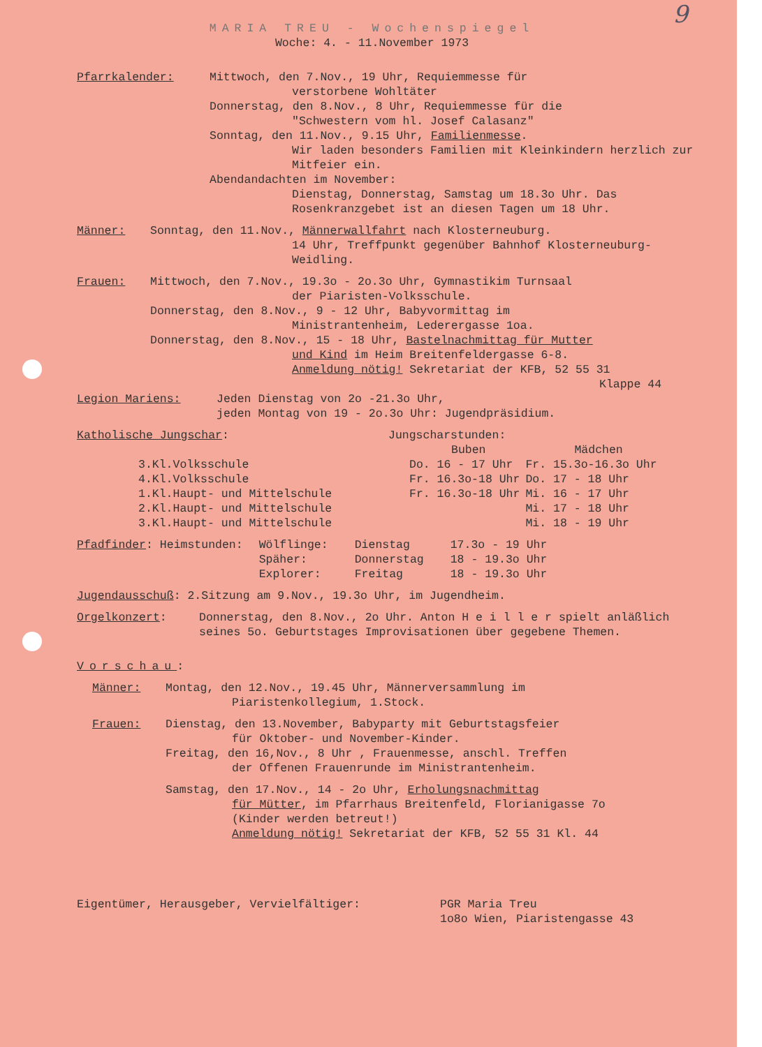9
MARIA TREU - Wochenspiegel
Woche: 4. - 11.November 1973
Pfarrkalender: Mittwoch, den 7.Nov., 19 Uhr, Requiemmesse für
verstorbene Wohltäter
Donnerstag, den 8.Nov., 8 Uhr, Requiemmesse für die
"Schwestern vom hl. Josef Calasanz"
Sonntag, den 11.Nov., 9.15 Uhr, Familienmesse.
Wir laden besonders Familien mit Kleinkindern herzlich zur Mitfeier ein.
Abendandachten im November:
Dienstag, Donnerstag, Samstag um 18.3o Uhr. Das Rosenkranzgebet ist an diesen Tagen um 18 Uhr.
Männer: Sonntag, den 11.Nov., Männerwallfahrt nach Klosterneuburg.
14 Uhr, Treffpunkt gegenüber Bahnhof Klosterneuburg-Weidling.
Frauen: Mittwoch, den 7.Nov., 19.3o - 2o.3o Uhr, Gymnastikim Turnsaal
der Piaristen-Volksschule.
Donnerstag, den 8.Nov., 9 - 12 Uhr, Babyvormittag im
Ministrantenheim, Lederergasse 1oa.
Donnerstag, den 8.Nov., 15 - 18 Uhr, Bastelnachmittag für Mutter
und Kind im Heim Breitenfeldergasse 6-8.
Anmeldung nötig! Sekretariat der KFB, 52 55 31
Klappe 44
Legion Mariens: Jeden Dienstag von 2o -21.3o Uhr,
jeden Montag von 19 - 2o.3o Uhr: Jugendpräsidium.
| Katholische Jungschar : | | Jungscharstunden: | |
| | | Buben | Mädchen |
| | 3.Kl.Volksschule | Do. 16 - 17 Uhr | Fr. 15.3o-16.3o Uhr |
| | 4.Kl.Volksschule | Fr. 16.3o-18 Uhr | Do. 17 - 18 Uhr |
| | 1.Kl.Haupt- und Mittelschule | Fr. 16.3o-18 Uhr | Mi. 16 - 17 Uhr |
| | 2.Kl.Haupt- und Mittelschule | | Mi. 17 - 18 Uhr |
| | 3.Kl.Haupt- und Mittelschule | | Mi. 18 - 19 Uhr |
| Pfadfinder : Heimstunden: | Wölflinge: | Dienstag | 17.3o - 19 Uhr |
| | Späher: | Donnerstag | 18 - 19.3o Uhr |
| | Explorer: | Freitag | 18 - 19.3o Uhr |
Jugendausschuß: 2.Sitzung am 9.Nov., 19.3o Uhr, im Jugendheim.
Orgelkonzert: Donnerstag, den 8.Nov., 2o Uhr. Anton H e i l l e r spielt anläßlich seines 5o. Geburtstages Improvisationen über gegebene Themen.
Vorschau:
Männer: Montag, den 12.Nov., 19.45 Uhr, Männerversammlung im
Piaristenkollegium, 1.Stock.
Frauen: Dienstag, den 13.November, Babyparty mit Geburtstagsfeier
für Oktober- und November-Kinder.
Freitag, den 16,Nov., 8 Uhr , Frauenmesse, anschl. Treffen
der Offenen Frauenrunde im Ministrantenheim.
Samstag, den 17.Nov., 14 - 2o Uhr, Erholungsnachmittag
für Mütter, im Pfarrhaus Breitenfeld, Florianigasse 7o
(Kinder werden betreut!)
Anmeldung nötig! Sekretariat der KFB, 52 55 31 Kl. 44
Eigentümer, Herausgeber, Vervielfältiger: PGR Maria Treu
1o8o Wien, Piaristengasse 43